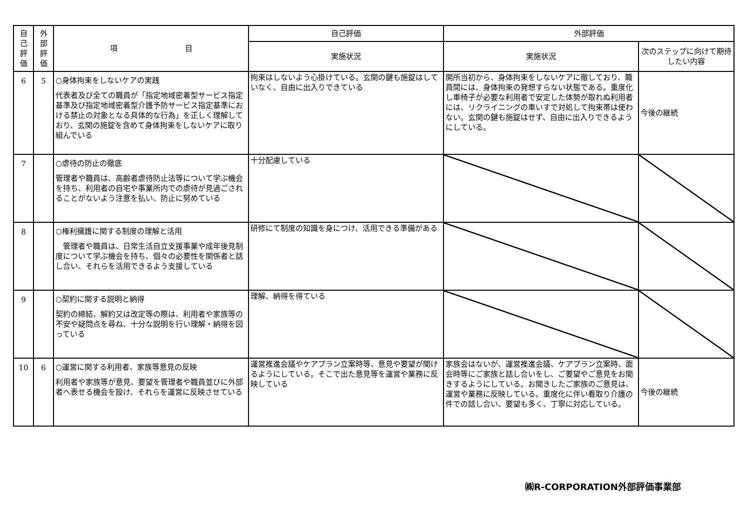| 自 己 評 価 | 外 部 評 価 | 項 目 | 自己評価 | 外部評価 | |
| --- | --- | --- | --- | --- | --- |
| | | | 実施状況 | 実施状況 | 次のステップに向けて期待したい内容 |
| 6 | 5 | ○身体拘束をしないケアの実践 代表者及び全ての職員が「指定地域密着型サービス指定基準及び指定地域密着型介護予防サービス指定基準における禁止の対象となる具体的な行為」を正しく理解しており、玄関の施錠を含めて身体拘束をしないケアに取り組んでいる | 拘束はしないよう心掛けている。玄関の鍵も施錠はしていなく、自由に出入りできている | 開所当初から、身体拘束をしないケアに徹しており、職員間には、身体拘束の発想すらない状態である。重度化し車椅子が必要な利用者で安定した体勢が取れぬ利用者には、リクライニングの車いすで対処して拘束帯は使わない。玄関の鍵も施錠はせず、自由に出入りできるようにしている。 | 今後の継続 |
| 7 | | ○虐待の防止の徹底 管理者や職員は、高齢者虐待防止法等について学ぶ機会を持ち、利用者の自宅や事業所内での虐待が見過ごされることがないよう注意を払い、防止に努めている | 十分配慮している | | |
| 8 | | ○権利擁護に関する制度の理解と活用 管理者や職員は、日常生活自立支援事業や成年後見制度について学ぶ機会を持ち、個々の必要性を関係者と話し合い、それらを活用できるよう支援している | 研修にて制度の知識を身につけ、活用できる準備がある | | |
| 9 | | ○契約に関する説明と納得 契約の締結、解約又は改定等の際は、利用者や家族等の不安や疑問点を尋ね、十分な説明を行い理解・納得を図っている | 理解、納得を得ている | | |
| 10 | 6 | ○運営に関する利用者、家族等意見の反映 利用者や家族等が意見、要望を管理者や職員並びに外部者へ表せる機会を設け、それらを運営に反映させている | 運営推進会議やケアプラン立案時等、意見や要望が聞けるようにしている。そこで出た意見等を運営や業務に反映している | 家族会はないが、運営推進会議、ケアプラン立案時、面会時等にご家族と話し合いをし、ご要望やご意見をお聞きするようにしている。お聞きしたご家族のご意見は、運営や業務に反映している。重度化に伴い看取り介護の件での話し合い、要望も多く、丁寧に対応している。 | 今後の継続 |
㈱R-CORPORATION外部評価事業部